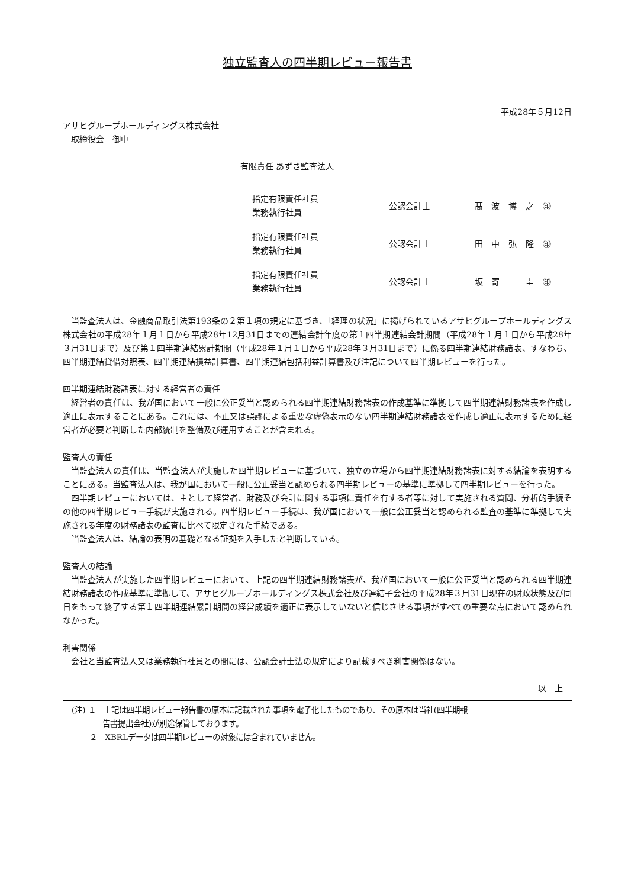独立監査人の四半期レビュー報告書
平成28年５月12日
アサヒグループホールディングス株式会社
　取締役会　御中
有限責任 あずさ監査法人
| 指定有限責任社員 業務執行社員 | 公認会計士 | 髙 | 波 | 博 | 之 | ㊞ |
| 指定有限責任社員 業務執行社員 | 公認会計士 | 田 | 中 | 弘 | 隆 | ㊞ |
| 指定有限責任社員 業務執行社員 | 公認会計士 | 坂 | 寄 | | 圭 | ㊞ |
当監査法人は、金融商品取引法第193条の２第１項の規定に基づき、「経理の状況」に掲げられているアサヒグループホールディングス株式会社の平成28年１月１日から平成28年12月31日までの連結会計年度の第１四半期連結会計期間（平成28年１月１日から平成28年３月31日まで）及び第１四半期連結累計期間（平成28年１月１日から平成28年３月31日まで）に係る四半期連結財務諸表、すなわち、四半期連結貸借対照表、四半期連結損益計算書、四半期連結包括利益計算書及び注記について四半期レビューを行った。
四半期連結財務諸表に対する経営者の責任
経営者の責任は、我が国において一般に公正妥当と認められる四半期連結財務諸表の作成基準に準拠して四半期連結財務諸表を作成し適正に表示することにある。これには、不正又は誤謬による重要な虚偽表示のない四半期連結財務諸表を作成し適正に表示するために経営者が必要と判断した内部統制を整備及び運用することが含まれる。
監査人の責任
当監査法人の責任は、当監査法人が実施した四半期レビューに基づいて、独立の立場から四半期連結財務諸表に対する結論を表明することにある。当監査法人は、我が国において一般に公正妥当と認められる四半期レビューの基準に準拠して四半期レビューを行った。
四半期レビューにおいては、主として経営者、財務及び会計に関する事項に責任を有する者等に対して実施される質問、分析的手続その他の四半期レビュー手続が実施される。四半期レビュー手続は、我が国において一般に公正妥当と認められる監査の基準に準拠して実施される年度の財務諸表の監査に比べて限定された手続である。
当監査法人は、結論の表明の基礎となる証拠を入手したと判断している。
監査人の結論
当監査法人が実施した四半期レビューにおいて、上記の四半期連結財務諸表が、我が国において一般に公正妥当と認められる四半期連結財務諸表の作成基準に準拠して、アサヒグループホールディングス株式会社及び連結子会社の平成28年３月31日現在の財政状態及び同日をもって終了する第１四半期連結累計期間の経営成績を適正に表示していないと信じさせる事項がすべての重要な点において認められなかった。
利害関係
会社と当監査法人又は業務執行社員との間には、公認会計士法の規定により記載すべき利害関係はない。
以　上
(注) １　上記は四半期レビュー報告書の原本に記載された事項を電子化したものであり、その原本は当社(四半期報
　　　　告書提出会社)が別途保管しております。
　　 ２　XBRLデータは四半期レビューの対象には含まれていません。